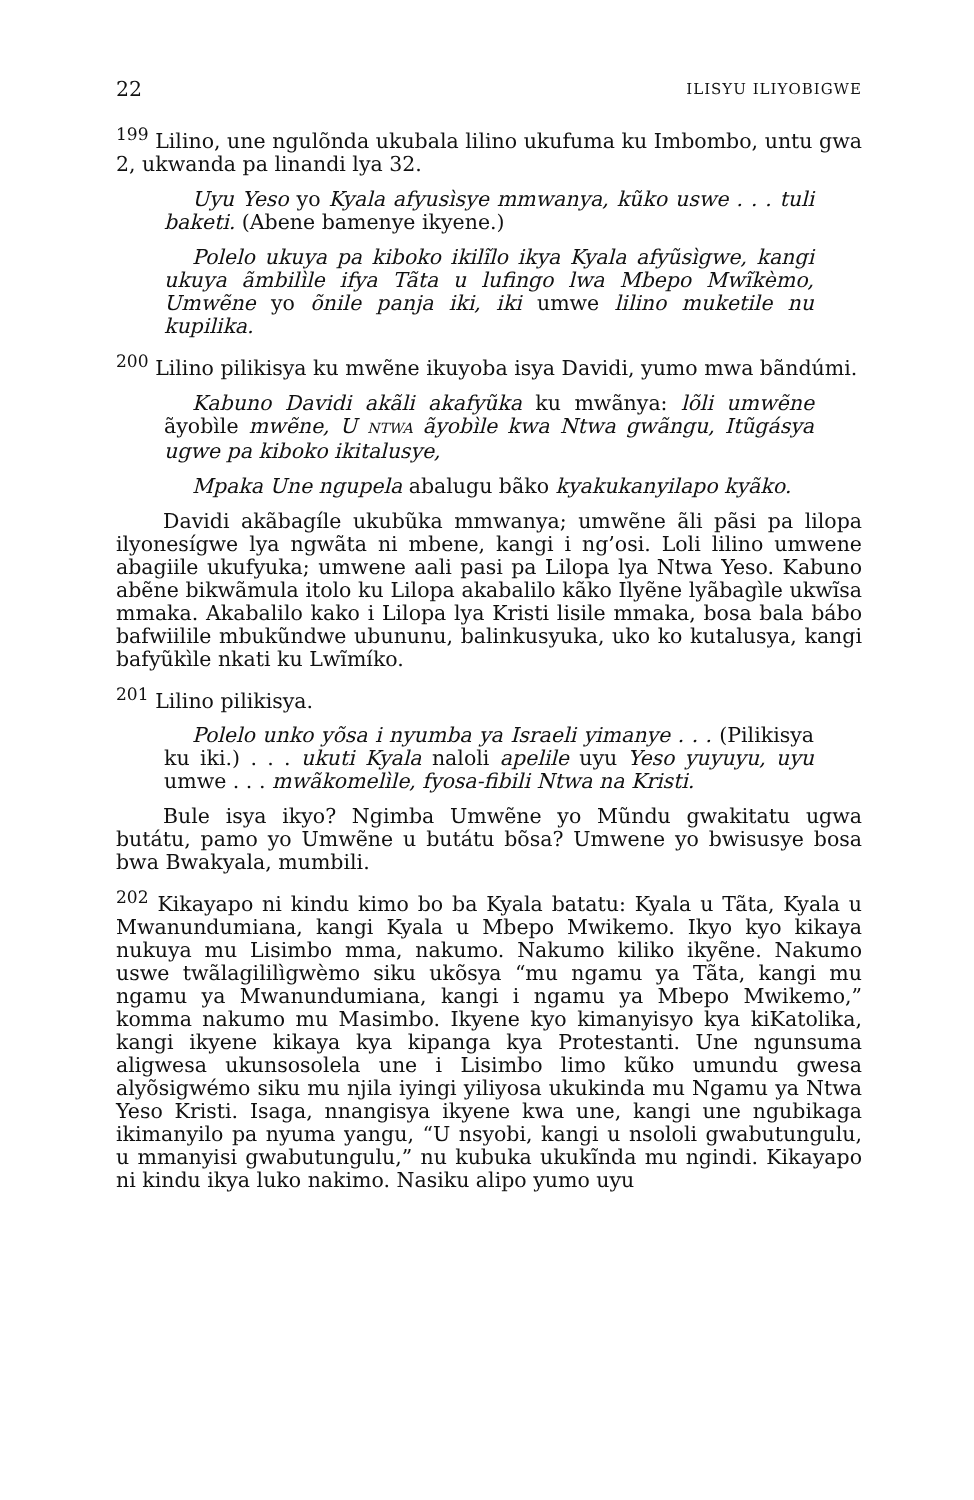22 ILISYU ILIYOBIGWE
<sup>199</sup> Lilino, une ngulõnda ukubala lilino ukufuma ku Imbombo, untu gwa 2, ukwanda pa linandi lya 32.
Uyu Yeso yo Kyala afyusìsye mmwanya, kũko uswe . . . tuli baketi. (Abene bamenye ikyene.)
Polelo ukuya pa kiboko ikilĩlo ikya Kyala afyũsìgwe, kangi ukuya ãmbilìle ifya Tãta u lufingo lwa Mbepo Mwĩkèmo, Umwẽne yo õnile panja iki, iki umwe lilino muketile nu kupilika.
<sup>200</sup> Lilino pilikisya ku mwẽne ikuyoba isya Davidi, yumo mwa bãndúmi.
Kabuno Davidi akãli akafyũka ku mwãnya: lõli umwẽne ãyobìle mwẽne, U NTWA ãyobìle kwa Ntwa gwãngu, Itũgásya ugwe pa kiboko ikitalusye,
Mpaka Une ngupela abalugu bãko kyakukanyilapo kyãko.
Davidi akãbagíle ukubũka mmwanya; umwẽne ãli pãsi pa lilopa ilyonesígwe lya ngwãta ni mbene, kangi i ng’osi. Loli lilino umwene abagiile ukufyuka; umwene aali pasi pa Lilopa lya Ntwa Yeso. Kabuno abẽne bikwãmula itolo ku Lilopa akabalilo kãko Ilyẽne lyãbagìle ukwĩsa mmaka. Akabalilo kako i Lilopa lya Kristi lisile mmaka, bosa bala bábo bafwiilile mbukũndwe ubununu, balinkusyuka, uko ko kutalusya, kangi bafyũkìle nkati ku Lwĩmíko.
<sup>201</sup> Lilino pilikisya.
Polelo unko yõsa i nyumba ya Israeli yimanye . . . (Pilikisya ku iki.) . . . ukuti Kyala naloli apelile uyu Yeso yuyuyu, uyu umwe . . . mwãkomelìle, fyosa-fibili Ntwa na Kristi.
Bule isya ikyo? Ngimba Umwẽne yo Mũndu gwakitatu ugwa butátu, pamo yo Umwẽne u butátu bõsa? Umwene yo bwisusye bosa bwa Bwakyala, mumbili.
<sup>202</sup> Kikayapo ni kindu kimo bo ba Kyala batatu: Kyala u Tãta, Kyala u Mwanundumiana, kangi Kyala u Mbepo Mwikemo. Ikyo kyo kikaya nukuya mu Lisimbo mma, nakumo. Nakumo kiliko ikyẽne. Nakumo uswe twãlagililìgwèmo siku ukõsya “mu ngamu ya Tãta, kangi mu ngamu ya Mwanundumiana, kangi i ngamu ya Mbepo Mwikemo,” komma nakumo mu Masimbo. Ikyene kyo kimanyisyo kya kiKatolika, kangi ikyene kikaya kya kipanga kya Protestanti. Une ngunsuma aligwesa ukunsosolela une i Lisimbo limo kũko umundu gwesa alyõsigwémo siku mu njila iyingi yiliyosa ukukinda mu Ngamu ya Ntwa Yeso Kristi. Isaga, nnangisya ikyene kwa une, kangi une ngubikaga ikimanyilo pa nyuma yangu, “U nsyobi, kangi u nsololi gwabutungulu, u mmanyisi gwabutungulu,” nu kubuka ukukĩnda mu ngindi. Kikayapo ni kindu ikya luko nakimo. Nasiku alipo yumo uyu